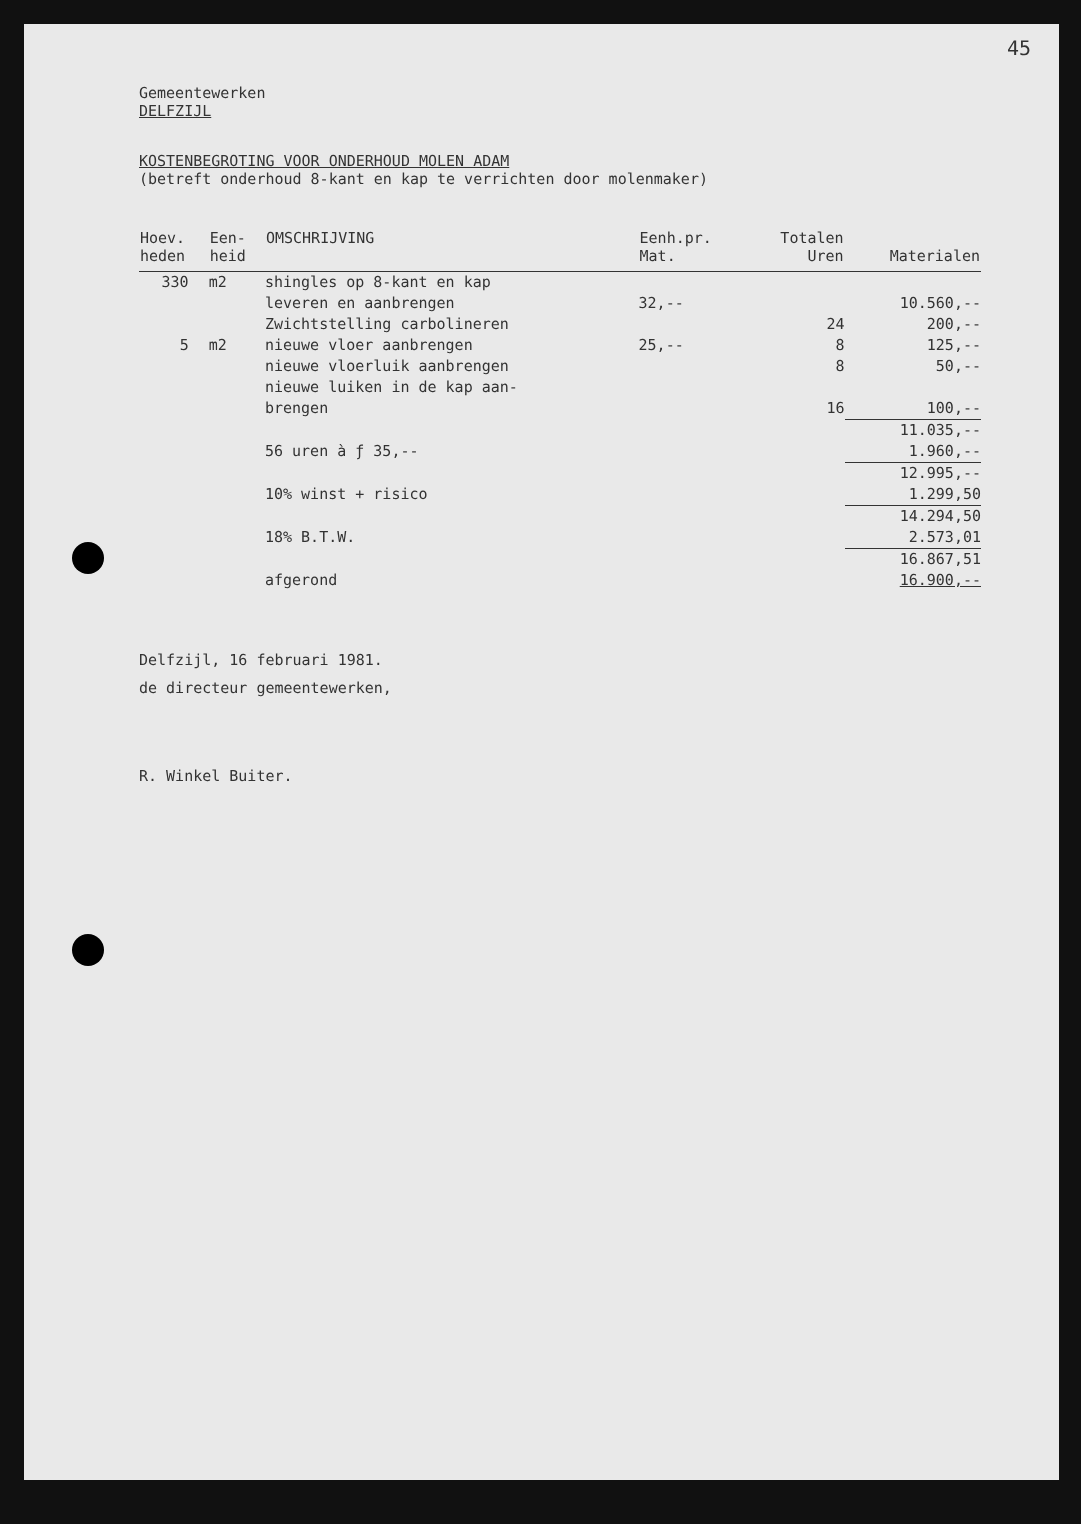45
Gemeentewerken
DELFZIJL
KOSTENBEGROTING VOOR ONDERHOUD MOLEN ADAM
(betreft onderhoud 8-kant en kap te verrichten door molenmaker)
| Hoev. heden | Een- heid | OMSCHRIJVING | Eenh.pr. Mat. | Totalen Uren | Materialen |
| --- | --- | --- | --- | --- | --- |
| 330 | m2 | shingles op 8-kant en kap leveren en aanbrengen | 32,-- | | 10.560,-- |
| | | Zwichtstelling carbolineren | | 24 | 200,-- |
| 5 | m2 | nieuwe vloer aanbrengen | 25,-- | 8 | 125,-- |
| | | nieuwe vloerluik aanbrengen | | 8 | 50,-- |
| | | nieuwe luiken in de kap aan- brengen | | 16 | 100,-- |
| | | 56 uren à ƒ 35,-- | | | 11.035,-- 1.960,-- |
| | | 10% winst + risico | | | 12.995,-- 1.299,50 |
| | | 18% B.T.W. | | | 14.294,50 2.573,01 |
| | | afgerond | | | 16.867,51 16.900,-- |
Delfzijl, 16 februari 1981.
de directeur gemeentewerken,
R. Winkel Buiter.